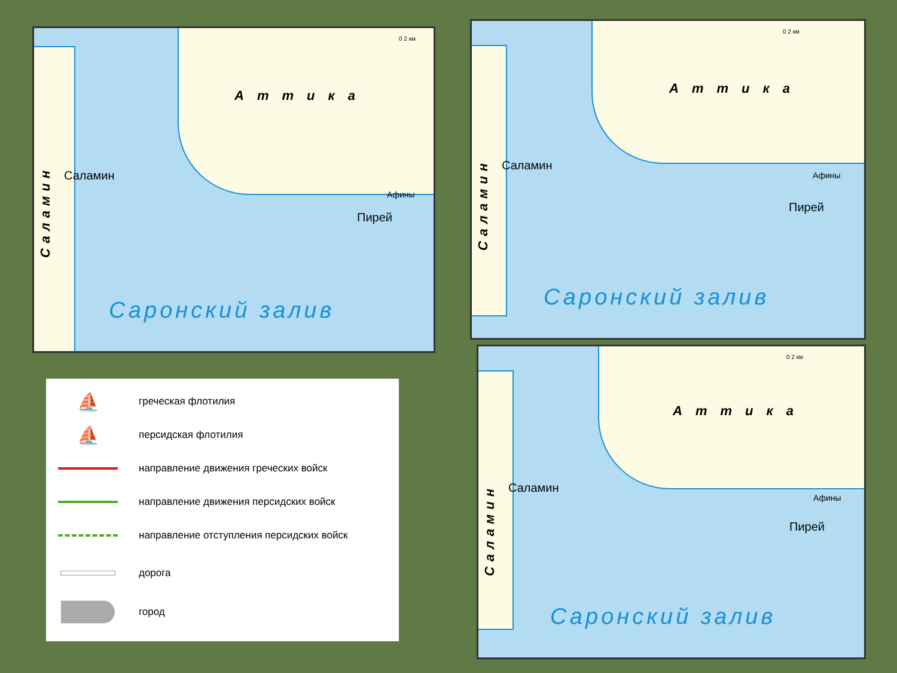Аттика
Саламин
Пирей
Афины
0 2 км
Саламин
Саронский залив
Аттика
Саламин
Пирей
Афины
0 2 км
Саламин
Саронский залив
Аттика
Саламин
Пирей
Афины
0 2 км
Саламин
Саронский залив
⛵
греческая флотилия
⛵
персидская флотилия
направление движения греческих войск
направление движения персидских войск
направление отступления персидских войск
дорога
город